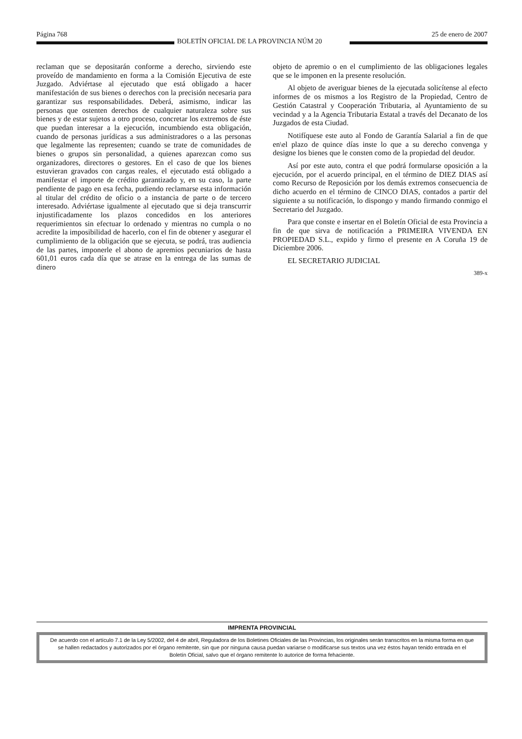Página 768 BOLETÍN OFICIAL DE LA PROVINCIA NÚM 20 25 de enero de 2007
reclaman que se depositarán conforme a derecho, sirviendo este proveído de mandamiento en forma a la Comisión Ejecutiva de este Juzgado. Adviértase al ejecutado que está obligado a hacer manifestación de sus bienes o derechos con la precisión necesaria para garantizar sus responsabilidades. Deberá, asimismo, indicar las personas que ostenten derechos de cualquier naturaleza sobre sus bienes y de estar sujetos a otro proceso, concretar los extremos de éste que puedan interesar a la ejecución, incumbiendo esta obligación, cuando de personas jurídicas a sus administradores o a las personas que legalmente las representen; cuando se trate de comunidades de bienes o grupos sin personalidad, a quienes aparezcan como sus organizadores, directores o gestores. En el caso de que los bienes estuvieran gravados con cargas reales, el ejecutado está obligado a manifestar el importe de crédito garantizado y, en su caso, la parte pendiente de pago en esa fecha, pudiendo reclamarse esta información al titular del crédito de oficio o a instancia de parte o de tercero interesado. Adviértase igualmente al ejecutado que si deja transcurrir injustificadamente los plazos concedidos en los anteriores requerimientos sin efectuar lo ordenado y mientras no cumpla o no acredite la imposibilidad de hacerlo, con el fin de obtener y asegurar el cumplimiento de la obligación que se ejecuta, se podrá, tras audiencia de las partes, imponerle el abono de apremios pecuniarios de hasta 601,01 euros cada día que se atrase en la entrega de las sumas de dinero
objeto de apremio o en el cumplimiento de las obligaciones legales que se le imponen en la presente resolución.
Al objeto de averiguar bienes de la ejecutada solicítense al efecto informes de os mismos a los Registro de la Propiedad, Centro de Gestión Catastral y Cooperación Tributaria, al Ayuntamiento de su vecindad y a la Agencia Tributaria Estatal a través del Decanato de los Juzgados de esta Ciudad.
Notifíquese este auto al Fondo de Garantía Salarial a fin de que en\el plazo de quince días inste lo que a su derecho convenga y designe los bienes que le consten como de la propiedad del deudor.
Así por este auto, contra el que podrá formularse oposición a la ejecución, por el acuerdo principal, en el término de DIEZ DIAS así como Recurso de Reposición por los demás extremos consecuencia de dicho acuerdo en el término de CINCO DIAS, contados a partir del siguiente a su notificación, lo dispongo y mando firmando conmigo el Secretario del Juzgado.
Para que conste e insertar en el Boletín Oficial de esta Provincia a fin de que sirva de notificación a PRIMEIRA VIVENDA EN PROPIEDAD S.L., expido y firmo el presente en A Coruña 19 de Diciembre 2006.
EL SECRETARIO JUDICIAL
389-x
IMPRENTA PROVINCIAL
De acuerdo con el artículo 7.1 de la Ley 5/2002, del 4 de abril, Reguladora de los Boletines Oficiales de las Provincias, los originales serán transcritos en la misma forma en que se hallen redactados y autorizados por el órgano remitente, sin que por ninguna causa puedan variarse o modificarse sus textos una vez éstos hayan tenido entrada en el Boletín Oficial, salvo que el órgano remitente lo autorice de forma fehaciente.